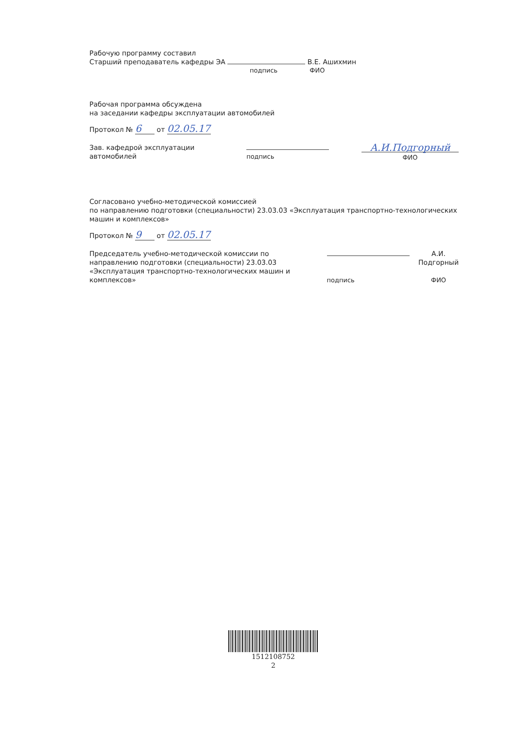Рабочую программу составил
Старший преподаватель кафедры ЭА В.Е. Ашихмин
подпись ФИО
Рабочая программа обсуждена
на заседании кафедры эксплуатации автомобилей
Протокол № 6 от 02.05.17
Зав. кафедрой эксплуатации
автомобилей
подпись
А.И.Подгорный
ФИО
Согласовано учебно-методической комиссией
по направлению подготовки (специальности) 23.03.03 «Эксплуатация транспортно-технологических машин и комплексов»
Протокол № 9 от 02.05.17
Председатель учебно-методической комиссии по направлению подготовки (специальности) 23.03.03 «Эксплуатация транспортно-технологических машин и комплексов»
подпись А.И.
Подгорный
ФИО
1512108752
2